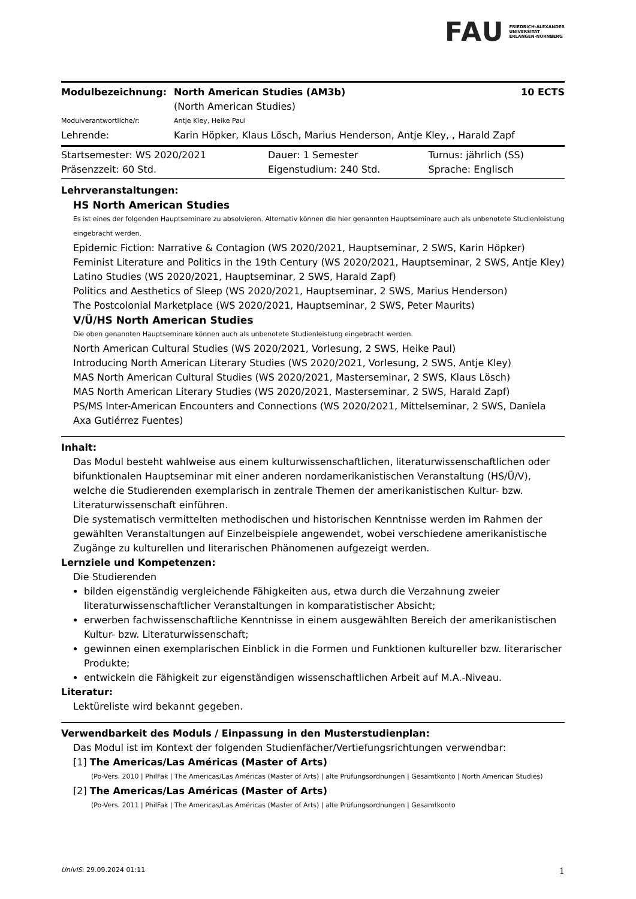FAU FRIEDRICH-ALEXANDER
UNIVERSITÄT
ERLANGEN-NÜRNBERG
| Modulbezeichnung: | North American Studies (AM3b) | 10 ECTS |
| | (North American Studies) | |
| Modulverantwortliche/r: | Antje Kley, Heike Paul | |
| Lehrende: | Karin Höpker, Klaus Lösch, Marius Henderson, Antje Kley, , Harald Zapf | |
| Startsemester: WS 2020/2021 | Dauer: 1 Semester | Turnus: jährlich (SS) |
| Präsenzzeit: 60 Std. | Eigenstudium: 240 Std. | Sprache: Englisch |
Lehrveranstaltungen:
HS North American Studies
Es ist eines der folgenden Hauptseminare zu absolvieren. Alternativ können die hier genannten Hauptseminare auch als unbenotete Studienleistung eingebracht werden.
Epidemic Fiction: Narrative & Contagion (WS 2020/2021, Hauptseminar, 2 SWS, Karin Höpker)
Feminist Literature and Politics in the 19th Century (WS 2020/2021, Hauptseminar, 2 SWS, Antje Kley)
Latino Studies (WS 2020/2021, Hauptseminar, 2 SWS, Harald Zapf)
Politics and Aesthetics of Sleep (WS 2020/2021, Hauptseminar, 2 SWS, Marius Henderson)
The Postcolonial Marketplace (WS 2020/2021, Hauptseminar, 2 SWS, Peter Maurits)
V/Ü/HS North American Studies
Die oben genannten Hauptseminare können auch als unbenotete Studienleistung eingebracht werden.
North American Cultural Studies (WS 2020/2021, Vorlesung, 2 SWS, Heike Paul)
Introducing North American Literary Studies (WS 2020/2021, Vorlesung, 2 SWS, Antje Kley)
MAS North American Cultural Studies (WS 2020/2021, Masterseminar, 2 SWS, Klaus Lösch)
MAS North American Literary Studies (WS 2020/2021, Masterseminar, 2 SWS, Harald Zapf)
PS/MS Inter-American Encounters and Connections (WS 2020/2021, Mittelseminar, 2 SWS, Daniela Axa Gutiérrez Fuentes)
Inhalt:
Das Modul besteht wahlweise aus einem kulturwissenschaftlichen, literaturwissenschaftlichen oder bifunktionalen Hauptseminar mit einer anderen nordamerikanistischen Veranstaltung (HS/Ü/V), welche die Studierenden exemplarisch in zentrale Themen der amerikanistischen Kultur- bzw. Literaturwissenschaft einführen.
Die systematisch vermittelten methodischen und historischen Kenntnisse werden im Rahmen der gewählten Veranstaltungen auf Einzelbeispiele angewendet, wobei verschiedene amerikanistische Zugänge zu kulturellen und literarischen Phänomenen aufgezeigt werden.
Lernziele und Kompetenzen:
Die Studierenden
bilden eigenständig vergleichende Fähigkeiten aus, etwa durch die Verzahnung zweier literaturwissenschaftlicher Veranstaltungen in komparatistischer Absicht;
erwerben fachwissenschaftliche Kenntnisse in einem ausgewählten Bereich der amerikanistischen Kultur- bzw. Literaturwissenschaft;
gewinnen einen exemplarischen Einblick in die Formen und Funktionen kultureller bzw. literarischer Produkte;
entwickeln die Fähigkeit zur eigenständigen wissenschaftlichen Arbeit auf M.A.-Niveau.
Literatur:
Lektüreliste wird bekannt gegeben.
Verwendbarkeit des Moduls / Einpassung in den Musterstudienplan:
Das Modul ist im Kontext der folgenden Studienfächer/Vertiefungsrichtungen verwendbar:
[1] The Americas/Las Américas (Master of Arts)
(Po-Vers. 2010 | PhilFak | The Americas/Las Américas (Master of Arts) | alte Prüfungsordnungen | Gesamtkonto | North American Studies)
[2] The Americas/Las Américas (Master of Arts)
(Po-Vers. 2011 | PhilFak | The Americas/Las Américas (Master of Arts) | alte Prüfungsordnungen | Gesamtkonto
UnivIS: 29.09.2024 01:11 1